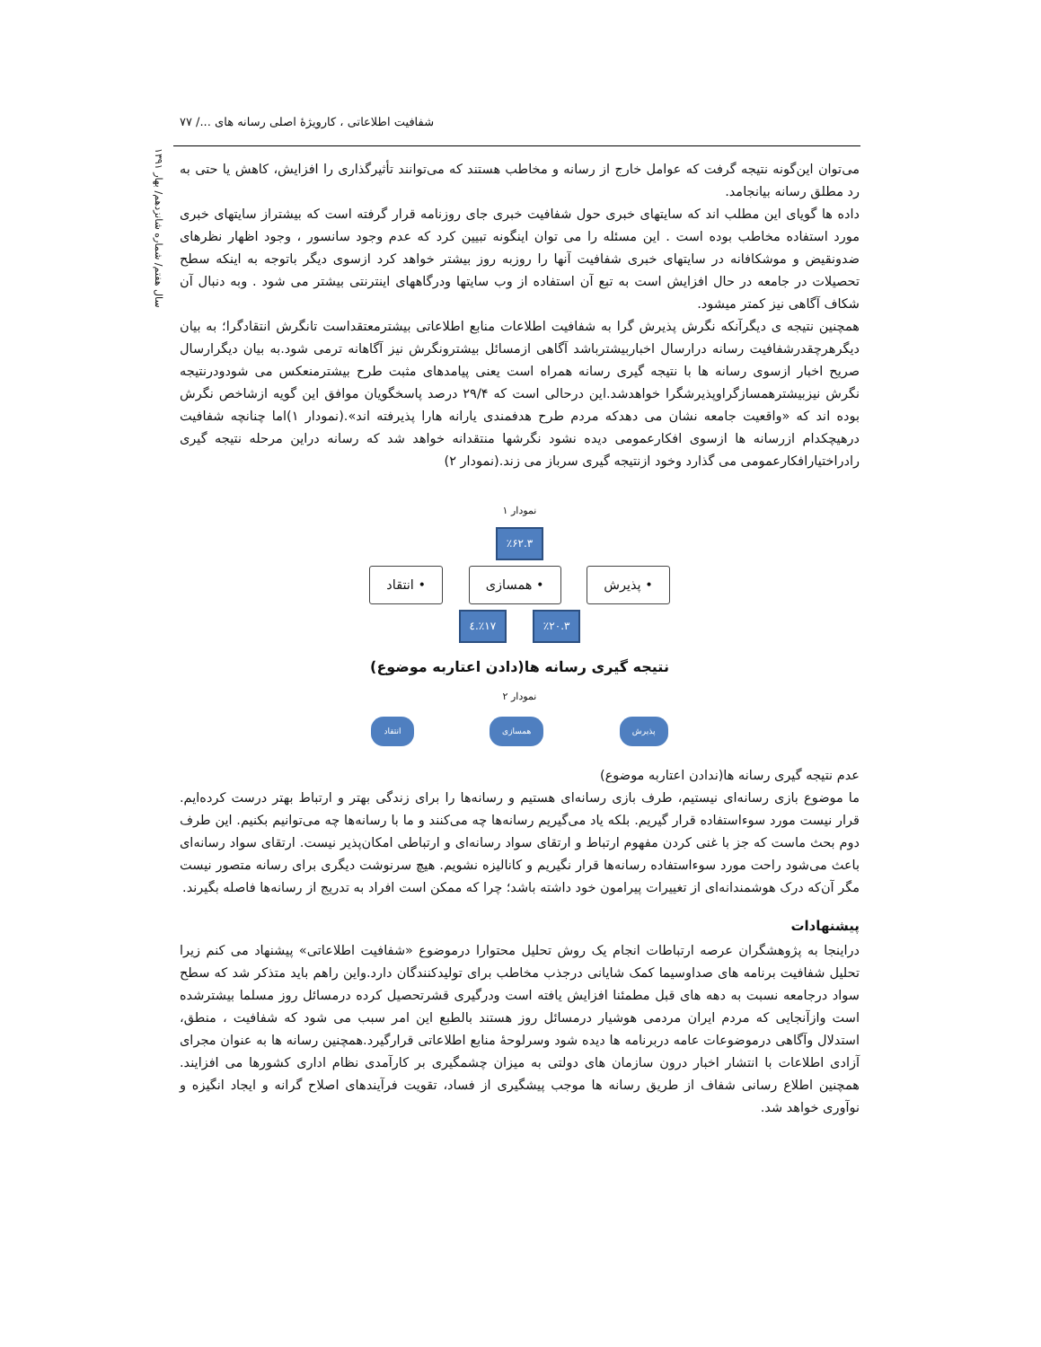شفافیت اطلاعاتی ، کارویژهٔ اصلی رسانه های .../ ۷۷
سال هفتم/ شماره شانزدهم/ بهار ۱۳۹۱
می‌توان این‌گونه نتیجه گرفت که عوامل خارج از رسانه و مخاطب هستند که می‌توانند تأثیرگذاری را افزایش، کاهش یا حتی به رد مطلق رسانه بیانجامد.
داده ها گویای این مطلب اند که سایتهای خبری حول شفافیت خبری جای روزنامه قرار گرفته است که بیشتراز سایتهای خبری مورد استفاده مخاطب بوده است . این مسئله را می توان اینگونه تبیین کرد که عدم وجود سانسور ، وجود اظهار نظرهای ضدونقیض و موشکافانه در سایتهای خبری شفافیت آنها را روزبه روز بیشتر خواهد کرد ازسوی دیگر باتوجه به اینکه سطح تحصیلات در جامعه در حال افزایش است به تبع آن استفاده از وب سایتها ودرگاههای اینترنتی بیشتر می شود . وبه دنبال آن شکاف آگاهی نیز کمتر میشود.
همچنین نتیجه ی دیگرآنکه نگرش پذیرش گرا به شفافیت اطلاعات منابع اطلاعاتی بیشترمعتقداست تانگرش انتقادگرا؛ به بیان دیگرهرچقدرشفافیت رسانه درارسال اخباربیشترباشد آگاهی ازمسائل بیشترونگرش نیز آگاهانه ترمی شود.به بیان دیگرارسال صریح اخبار ازسوی رسانه ها با نتیجه گیری رسانه همراه است یعنی پیامدهای مثبت طرح بیشترمنعکس می شودودرنتیجه نگرش نیزبیشترهمسازگراوپذیرشگرا خواهدشد.این درحالی است که ۲۹/۴ درصد پاسخگویان موافق این گویه ازشاخص نگرش بوده اند که «واقعیت جامعه نشان می دهدکه مردم طرح هدفمندی یارانه هارا پذیرفته اند».(نمودار ۱)اما چنانچه شفافیت درهیچکدام ازرسانه ها ازسوی افکارعمومی دیده نشود نگرشها منتقدانه خواهد شد که رسانه دراین مرحله نتیجه گیری رادراختیارافکارعمومی می گذارد وخود ازنتیجه گیری سرباز می زند.(نمودار ۲)
نمودار ۱
٪۶۲.۳
• پذیرش • همسازی • انتقاد
٪۲۰.۳ ٪۱۷.٤
نتیجه گیری رسانه ها(دادن اعتاربه موضوع)
نمودار ۲
پذیرش همسازی انتقاد
عدم نتیجه گیری رسانه ها(ندادن اعتاربه موضوع)
ما موضوع بازی رسانه‌ای نیستیم، طرف بازی رسانه‌ای هستیم و رسانه‌ها را برای زندگی بهتر و ارتباط بهتر درست کرده‌ایم. قرار نیست مورد سوءاستفاده قرار گیریم. بلکه یاد می‌گیریم رسانه‌ها چه می‌کنند و ما با رسانه‌ها چه می‌توانیم بکنیم. این طرف دوم بحث ماست که جز با غنی کردن مفهوم ارتباط و ارتقای سواد رسانه‌ای و ارتباطی امکان‌پذیر نیست. ارتقای سواد رسانه‌ای باعث می‌شود راحت مورد سوءاستفاده رسانه‌ها قرار نگیریم و کانالیزه نشویم. هیچ سرنوشت دیگری برای رسانه متصور نیست مگر آن‌که درک هوشمندانه‌ای از تغییرات پیرامون خود داشته باشد؛ چرا که ممکن است افراد به تدریج از رسانه‌ها فاصله بگیرند.
پیشنهادات
دراینجا به پژوهشگران عرصه ارتباطات انجام یک روش تحلیل محتوارا درموضوع «شفافیت اطلاعاتی» پیشنهاد می کنم زیرا تحلیل شفافیت برنامه های صداوسیما کمک شایانی درجذب مخاطب برای تولیدکنندگان دارد.واین راهم باید متذکر شد که سطح سواد درجامعه نسبت به دهه های قبل مطمئنا افزایش یافته است ودرگیری قشرتحصیل کرده درمسائل روز مسلما بیشترشده است وازآنجایی که مردم ایران مردمی هوشیار درمسائل روز هستند بالطبع این امر سبب می شود که شفافیت ، منطق، استدلال وآگاهی درموضوعات عامه دربرنامه ها دیده شود وسرلوحهٔ منابع اطلاعاتی قرارگیرد.همچنین رسانه ها به عنوان مجرای آزادی اطلاعات با انتشار اخبار درون سازمان های دولتی به میزان چشمگیری بر کارآمدی نظام اداری کشورها می افزایند. همچنین اطلاع رسانی شفاف از طریق رسانه ها موجب پیشگیری از فساد، تقویت فرآیندهای اصلاح گرانه و ایجاد انگیزه و نوآوری خواهد شد.